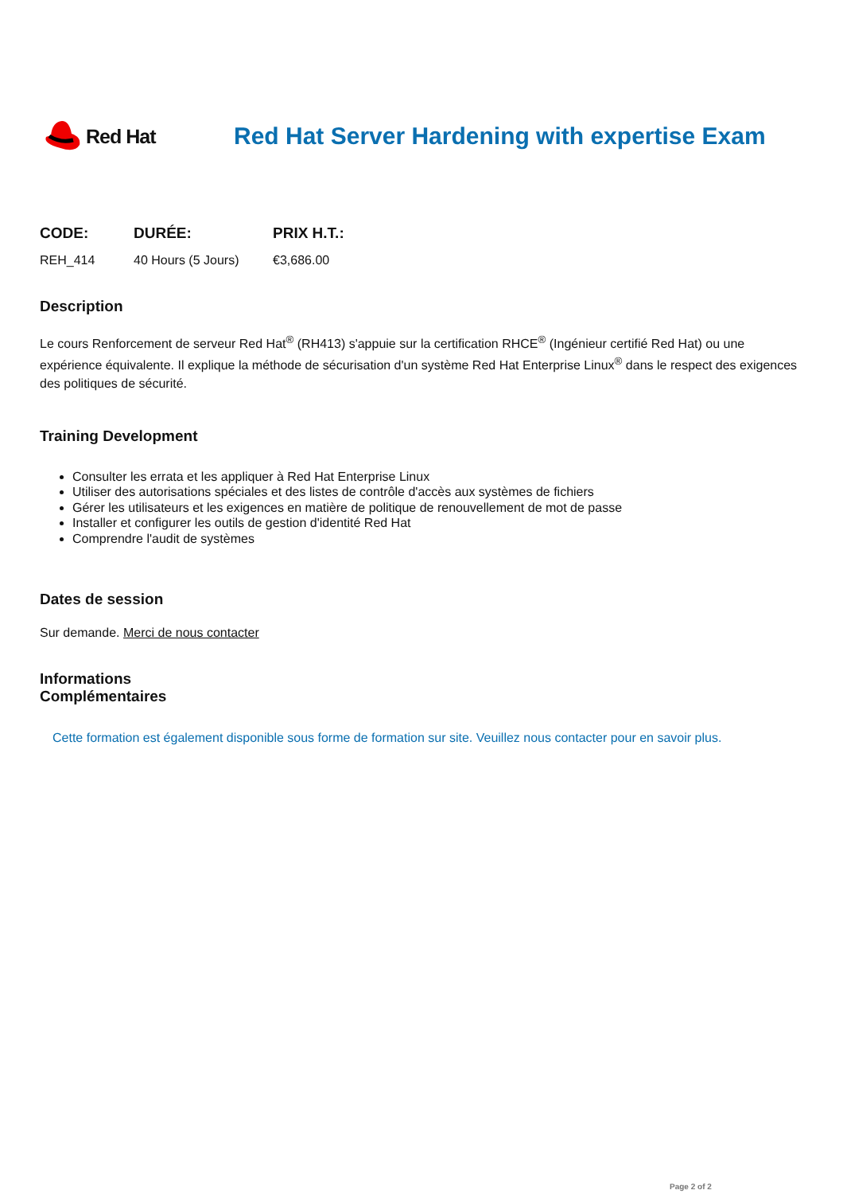Red Hat
Red Hat Server Hardening with expertise Exam
| CODE: | DURÉE: | PRIX H.T.: |
| --- | --- | --- |
| REH_414 | 40 Hours (5 Jours) | €3,686.00 |
Description
Le cours Renforcement de serveur Red Hat<sup>®</sup> (RH413) s'appuie sur la certification RHCE<sup>®</sup> (Ingénieur certifié Red Hat) ou une expérience équivalente. Il explique la méthode de sécurisation d'un système Red Hat Enterprise Linux<sup>®</sup> dans le respect des exigences des politiques de sécurité.
Training Development
Consulter les errata et les appliquer à Red Hat Enterprise Linux
Utiliser des autorisations spéciales et des listes de contrôle d'accès aux systèmes de fichiers
Gérer les utilisateurs et les exigences en matière de politique de renouvellement de mot de passe
Installer et configurer les outils de gestion d'identité Red Hat
Comprendre l'audit de systèmes
Dates de session
Sur demande. Merci de nous contacter
Informations
Complémentaires
Cette formation est également disponible sous forme de formation sur site. Veuillez nous contacter pour en savoir plus.
Page 2 of 2